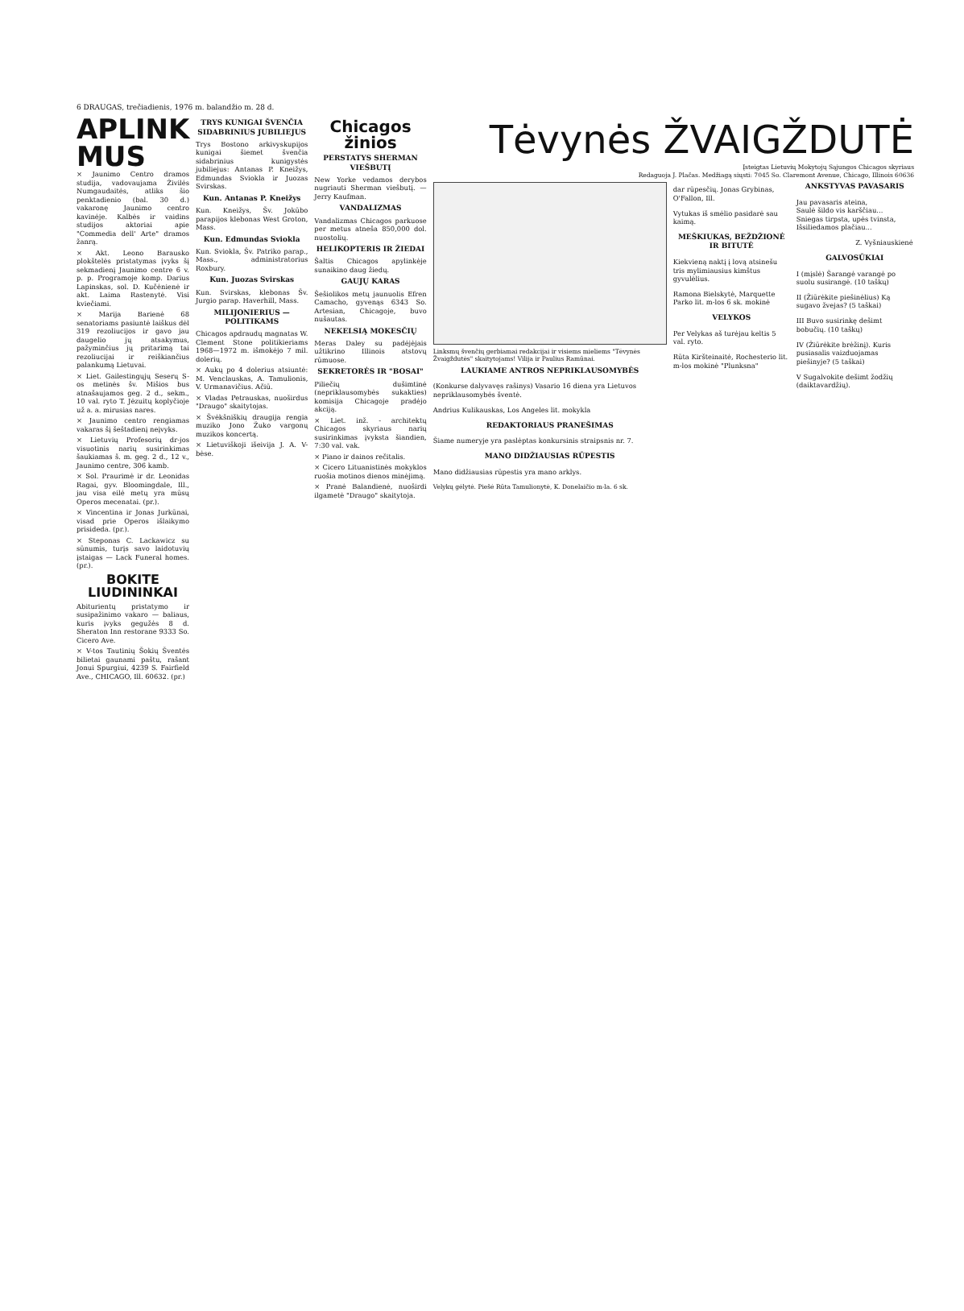6 DRAUGAS, trečiadienis, 1976 m. balandžio m. 28 d.
APLINK MUS
× Jaunimo Centro dramos studija, vadovaujama Živilės Numgaudaitės, atliks šio penktadienio (bal. 30 d.) vakaronę Jaunimo centro kavinėje. Kalbės ir vaidins studijos aktoriai apie "Commedia dell' Arte" dramos žanrą.
× Akt. Leono Barausko plokštelės pristatymas įvyks šį sekmadienį Jaunimo centre 6 v. p. p. Programoje komp. Darius Lapinskas, sol. D. Kučėnienė ir akt. Laima Rastenytė. Visi kviečiami.
× Marija Barienė 68 senatoriams pasiuntė laiškus dėl 319 rezoliucijos ir gavo jau daugelio jų atsakymus, pažyminčius jų pritarimą tai rezoliucijai ir reiškiančius palankumą Lietuvai.
× Liet. Gailestingųjų Seserų S-os metinės šv. Mišios bus atnašaujamos geg. 2 d., sekm., 10 val. ryto T. Jėzuitų koplyčioje už a. a. mirusias nares.
× Jaunimo centro rengiamas vakaras šį šeštadienį neįvyks.
× Lietuvių Profesorių dr-jos visuotinis narių susirinkimas šaukiamas š. m. geg. 2 d., 12 v., Jaunimo centre, 306 kamb.
× Sol. Praurimė ir dr. Leonidas Ragai, gyv. Bloomingdale, Ill., jau visa eilė metų yra mūsų Operos mecenatai. (pr.).
× Vincentina ir Jonas Jurkūnai, visad prie Operos išlaikymo prisideda. (pr.).
× Steponas C. Lackawicz su sūnumis, turįs savo laidotuvių įstaigas — Lack Funeral homes. (pr.).
BOKITE LIUDININKAI
Abiturientų pristatymo ir susipažinimo vakaro — baliaus, kuris įvyks gegužės 8 d. Sheraton Inn restorane 9333 So. Cicero Ave.
× V-tos Tautinių Šokių Šventės bilietai gaunami paštu, rašant Jonui Spurgiui, 4239 S. Fairfield Ave., CHICAGO, Ill. 60632. (pr.)
TRYS KUNIGAI ŠVENČIA SIDABRINIUS JUBILIEJUS
Trys Bostono arkivyskupijos kunigai šiemet švenčia sidabrinius kunigystės jubiliejus: Antanas P. Kneižys, Edmundas Sviokla ir Juozas Svirskas.
Kun. Antanas P. Kneižys
Kun. Kneižys, Šv. Jokūbo parapijos klebonas West Groton, Mass.
Kun. Edmundas Sviokla
Kun. Sviokla, Šv. Patriko parap., Mass., administratorius Roxbury.
Kun. Juozas Svirskas
Kun. Svirskas, klebonas Šv. Jurgio parap. Haverhill, Mass.
MILIJONIERIUS — POLITIKAMS
Chicagos apdraudų magnatas W. Clement Stone politikieriams 1968—1972 m. išmokėjo 7 mil. dolerių.
× Aukų po 4 dolerius atsiuntė: M. Venclauskas, A. Tamulionis, V. Urmanavičius. Ačiū.
× Vladas Petrauskas, nuoširdus "Draugo" skaitytojas.
× Švėkšniškių draugija rengia muziko Jono Žuko vargonų muzikos koncertą.
× Lietuviškoji išeivija J. A. V-bėse.
Chicagos žinios
PERSTATYS SHERMAN VIEŠBUTĮ
New Yorke vedamos derybos nugriauti Sherman viešbutį. — Jerry Kaufman.
VANDALIZMAS
Vandalizmas Chicagos parkuose per metus atneša 850,000 dol. nuostolių.
HELIKOPTERIS IR ŽIEDAI
Šaltis Chicagos apylinkėje sunaikino daug žiedų.
GAUJŲ KARAS
Šešiolikos metų jaunuolis Efren Camacho, gyvenąs 6343 So. Artesian, Chicagoje, buvo nušautas.
NEKELSIĄ MOKESČIŲ
Meras Daley su padėjėjais užtikrino Illinois atstovų rūmuose.
SEKRETORĖS IR "BOSAI"
Piliečių dušimtinė (nepriklausomybės sukakties) komisija Chicagoje pradėjo akciją.
× Liet. inž. - architektų Chicagos skyriaus narių susirinkimas įvyksta šiandien, 7:30 val. vak.
× Piano ir dainos rečitalis.
× Cicero Lituanistinės mokyklos ruošia motinos dienos minėjimą.
× Pranė Balandienė, nuoširdi ilgametė "Draugo" skaitytoja.
Tėvynės ŽVAIGŽDUTĖ
Įsteigtas Lietuvių Mokytojų Sąjungos Chicagos skyriaus
Redaguoja J. Plačas. Medžiagą siųsti: 7045 So. Claremont Avenue, Chicago, Illinois 60636
Linksmų švenčių gerbiamai redakcijai ir visiems mieliems "Tėvynės Žvaigždutės" skaitytojams! Vilija ir Paulius Ramūnai.
LAUKIAME ANTROS NEPRIKLAUSOMYBĖS
(Konkurse dalyvavęs rašinys) Vasario 16 diena yra Lietuvos nepriklausomybės šventė.
Andrius Kulikauskas, Los Angeles lit. mokykla
REDAKTORIAUS PRANEŠIMAS
Šiame numeryje yra paslėptas konkursinis straipsnis nr. 7.
MANO DIDŽIAUSIAS RŪPESTIS
Mano didžiausias rūpestis yra mano arklys.
Velykų gėlytė. Piešė Rūta Tamulionytė, K. Donelaičio m-la. 6 sk.
dar rūpesčių. Jonas Grybinas, O'Fallon, Ill.
Vytukas iš smėlio pasidarė sau kaimą.
MEŠKIUKAS, BEŽDŽIONĖ IR BITUTĖ
Kiekvieną naktį į lovą atsinešu tris mylimiausius kimštus gyvulėlius.
Ramona Bielskytė, Marquette Parko lit. m-los 6 sk. mokinė
VELYKOS
Per Velykas aš turėjau keltis 5 val. ryto.
Rūta Kiršteinaitė, Rochesterio lit. m-los mokinė "Plunksna"
ANKSTYVAS PAVASARIS
Jau pavasaris ateina,
Saulė šildo vis karščiau...
Sniegas tirpsta, upės tvinsta,
Išsiliedamos plačiau...
Z. Vyšniauskienė
GALVOSŪKIAI
I (mįslė) Šarangė varangė po suolu susirangė. (10 taškų)
II (Žiūrėkite piešinėlius) Ką sugavo žvejas? (5 taškai)
III Buvo susirinkę dešimt bobučių. (10 taškų)
IV (Žiūrėkite brėžinį). Kuris pusiasalis vaizduojamas piešinyje? (5 taškai)
V Sugalvokite dešimt žodžių (daiktavardžių).